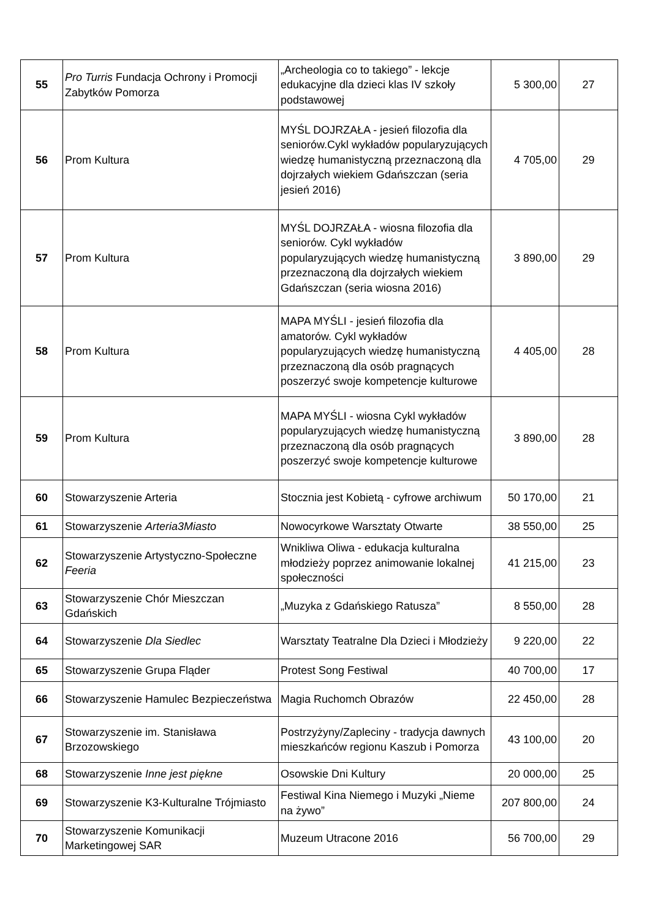| 55 | Pro Turris Fundacja Ochrony i Promocji Zabytków Pomorza | „Archeologia co to takiego” - lekcje edukacyjne dla dzieci klas IV szkoły podstawowej | 5 300,00 | 27 |
| 56 | Prom Kultura | MYŚL DOJRZAŁA - jesień filozofia dla seniorów.Cykl wykładów popularyzujących wiedzę humanistyczną przeznaczoną dla dojrzałych wiekiem Gdańszczan (seria jesień 2016) | 4 705,00 | 29 |
| 57 | Prom Kultura | MYŚL DOJRZAŁA - wiosna filozofia dla seniorów. Cykl wykładów popularyzujących wiedzę humanistyczną przeznaczoną dla dojrzałych wiekiem Gdańszczan (seria wiosna 2016) | 3 890,00 | 29 |
| 58 | Prom Kultura | MAPA MYŚLI - jesień filozofia dla amatorów. Cykl wykładów popularyzujących wiedzę humanistyczną przeznaczoną dla osób pragnących poszerzyć swoje kompetencje kulturowe | 4 405,00 | 28 |
| 59 | Prom Kultura | MAPA MYŚLI - wiosna Cykl wykładów popularyzujących wiedzę humanistyczną przeznaczoną dla osób pragnących poszerzyć swoje kompetencje kulturowe | 3 890,00 | 28 |
| 60 | Stowarzyszenie Arteria | Stocznia jest Kobietą - cyfrowe archiwum | 50 170,00 | 21 |
| 61 | Stowarzyszenie Arteria3Miasto | Nowocyrkowe Warsztaty Otwarte | 38 550,00 | 25 |
| 62 | Stowarzyszenie Artystyczno-Społeczne Feeria | Wnikliwa Oliwa - edukacja kulturalna młodzieży poprzez animowanie lokalnej społeczności | 41 215,00 | 23 |
| 63 | Stowarzyszenie Chór Mieszczan Gdańskich | „Muzyka z Gdańskiego Ratusza” | 8 550,00 | 28 |
| 64 | Stowarzyszenie Dla Siedlec | Warsztaty Teatralne Dla Dzieci i Młodzieży | 9 220,00 | 22 |
| 65 | Stowarzyszenie Grupa Fląder | Protest Song Festiwal | 40 700,00 | 17 |
| 66 | Stowarzyszenie Hamulec Bezpieczeństwa | Magia Ruchomch Obrazów | 22 450,00 | 28 |
| 67 | Stowarzyszenie im. Stanisława Brzozowskiego | Postrzyżyny/Zapleciny - tradycja dawnych mieszkańców regionu Kaszub i Pomorza | 43 100,00 | 20 |
| 68 | Stowarzyszenie Inne jest piękne | Osowskie Dni Kultury | 20 000,00 | 25 |
| 69 | Stowarzyszenie K3-Kulturalne Trójmiasto | Festiwal Kina Niemego i Muzyki „Nieme na żywo” | 207 800,00 | 24 |
| 70 | Stowarzyszenie Komunikacji Marketingowej SAR | Muzeum Utracone 2016 | 56 700,00 | 29 |